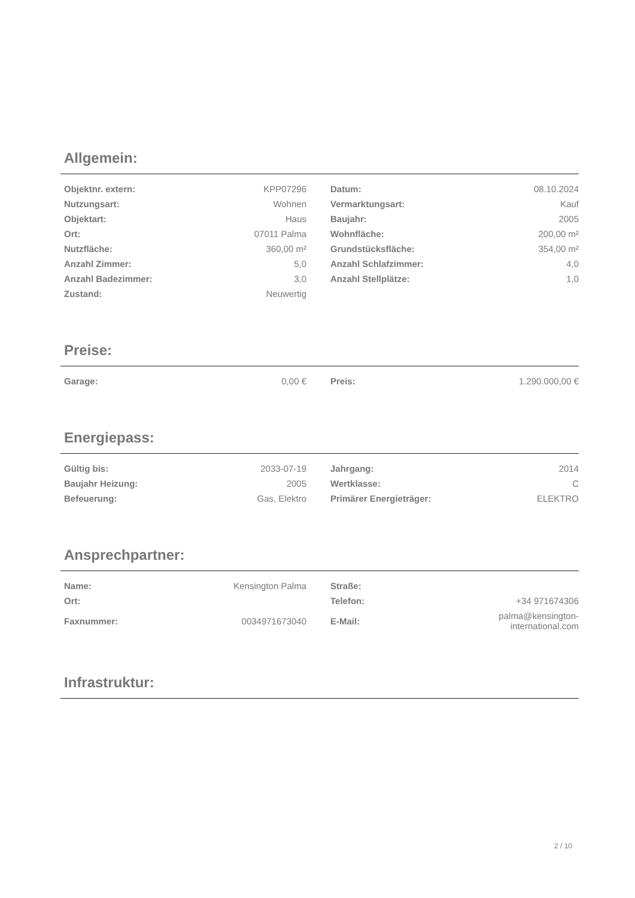Allgemein:
| Objektnr. extern: | KPP07296 | Datum: | 08.10.2024 |
| Nutzungsart: | Wohnen | Vermarktungsart: | Kauf |
| Objektart: | Haus | Baujahr: | 2005 |
| Ort: | 07011 Palma | Wohnfläche: | 200,00 m² |
| Nutzfläche: | 360,00 m² | Grundstücksfläche: | 354,00 m² |
| Anzahl Zimmer: | 5,0 | Anzahl Schlafzimmer: | 4,0 |
| Anzahl Badezimmer: | 3,0 | Anzahl Stellplätze: | 1,0 |
| Zustand: | Neuwertig | | |
Preise:
| Garage: | 0,00 € | Preis: | 1.290.000,00 € |
Energiepass:
| Gültig bis: | 2033-07-19 | Jahrgang: | 2014 |
| Baujahr Heizung: | 2005 | Wertklasse: | C |
| Befeuerung: | Gas, Elektro | Primärer Energieträger: | ELEKTRO |
Ansprechpartner:
| Name: | Kensington Palma | Straße: | |
| Ort: | | Telefon: | +34 971674306 |
| Faxnummer: | 0034971673040 | E-Mail: | palma@kensington-international.com |
Infrastruktur:
2 / 10